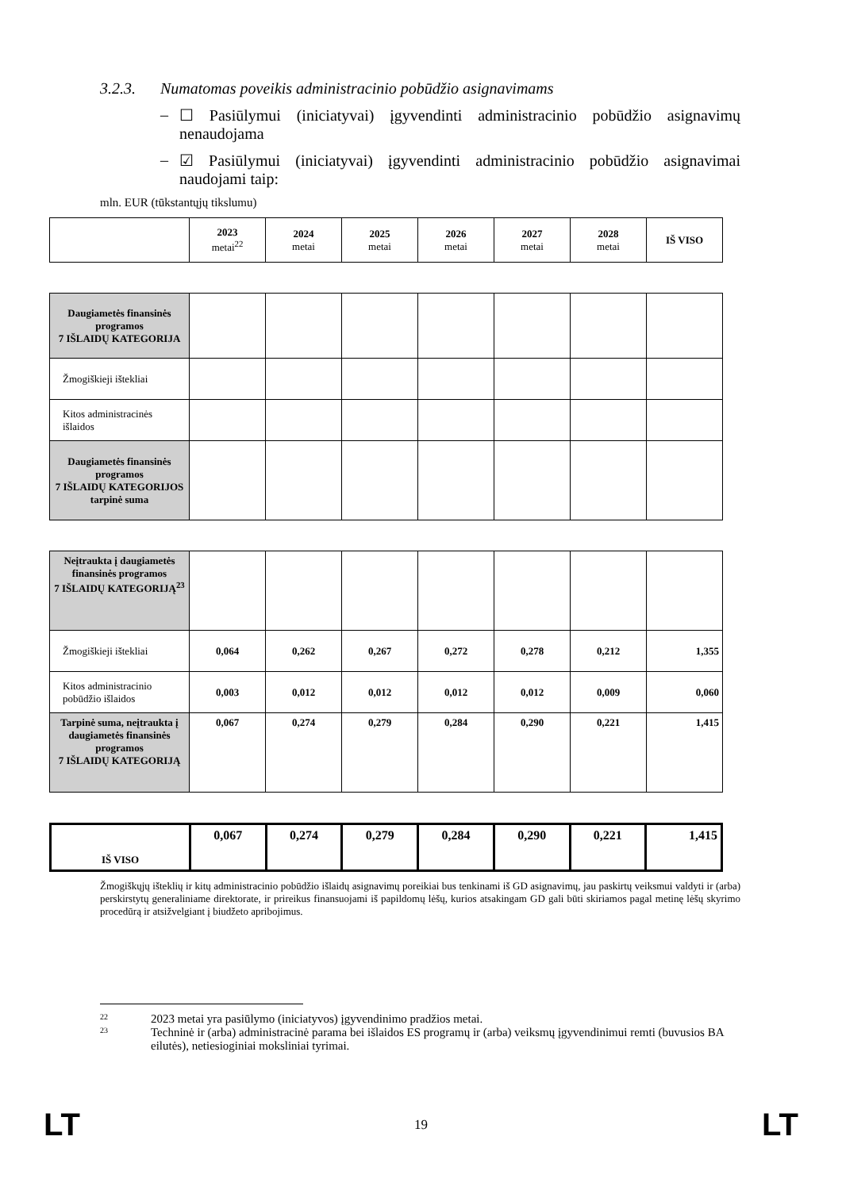3.2.3. Numatomas poveikis administracinio pobūdžio asignavimams
– ☐ Pasiūlymui (iniciatyvai) įgyvendinti administracinio pobūdžio asignavimų nenaudojama
– ☑ Pasiūlymui (iniciatyvai) įgyvendinti administracinio pobūdžio asignavimai naudojami taip:
mln. EUR (tūkstantųjų tikslumu)
| | 2023 metai<sup>22</sup> | 2024 metai | 2025 metai | 2026 metai | 2027 metai | 2028 metai | IŠ VISO |
| Daugiametės finansinės programos 7 IŠLAIDŲ KATEGORIJA | | | | | | | |
| Žmogiškieji ištekliai | | | | | | | |
| Kitos administracinės išlaidos | | | | | | | |
| Daugiametės finansinės programos 7 IŠLAIDŲ KATEGORIJOS tarpinė suma | | | | | | | |
| Neįtraukta į daugiametės finansinės programos 7 IŠLAIDŲ KATEGORIJĄ<sup>23</sup> | | | | | | | |
| Žmogiškieji ištekliai | 0,064 | 0,262 | 0,267 | 0,272 | 0,278 | 0,212 | 1,355 |
| Kitos administracinio pobūdžio išlaidos | 0,003 | 0,012 | 0,012 | 0,012 | 0,012 | 0,009 | 0,060 |
| Tarpinė suma, neįtraukta į daugiametės finansinės programos 7 IŠLAIDŲ KATEGORIJĄ | 0,067 | 0,274 | 0,279 | 0,284 | 0,290 | 0,221 | 1,415 |
| IŠ VISO | 0,067 | 0,274 | 0,279 | 0,284 | 0,290 | 0,221 | 1,415 |
Žmogiškųjų išteklių ir kitų administracinio pobūdžio išlaidų asignavimų poreikiai bus tenkinami iš GD asignavimų, jau paskirtų veiksmui valdyti ir (arba) perskirstytų generaliniame direktorate, ir prireikus finansuojami iš papildomų lėšų, kurios atsakingam GD gali būti skiriamos pagal metinę lėšų skyrimo procedūrą ir atsižvelgiant į biudžeto apribojimus.
22
2023 metai yra pasiūlymo (iniciatyvos) įgyvendinimo pradžios metai.
23
Techninė ir (arba) administracinė parama bei išlaidos ES programų ir (arba) veiksmų įgyvendinimui remti (buvusios BA eilutės), netiesioginiai moksliniai tyrimai.
LT 19 LT